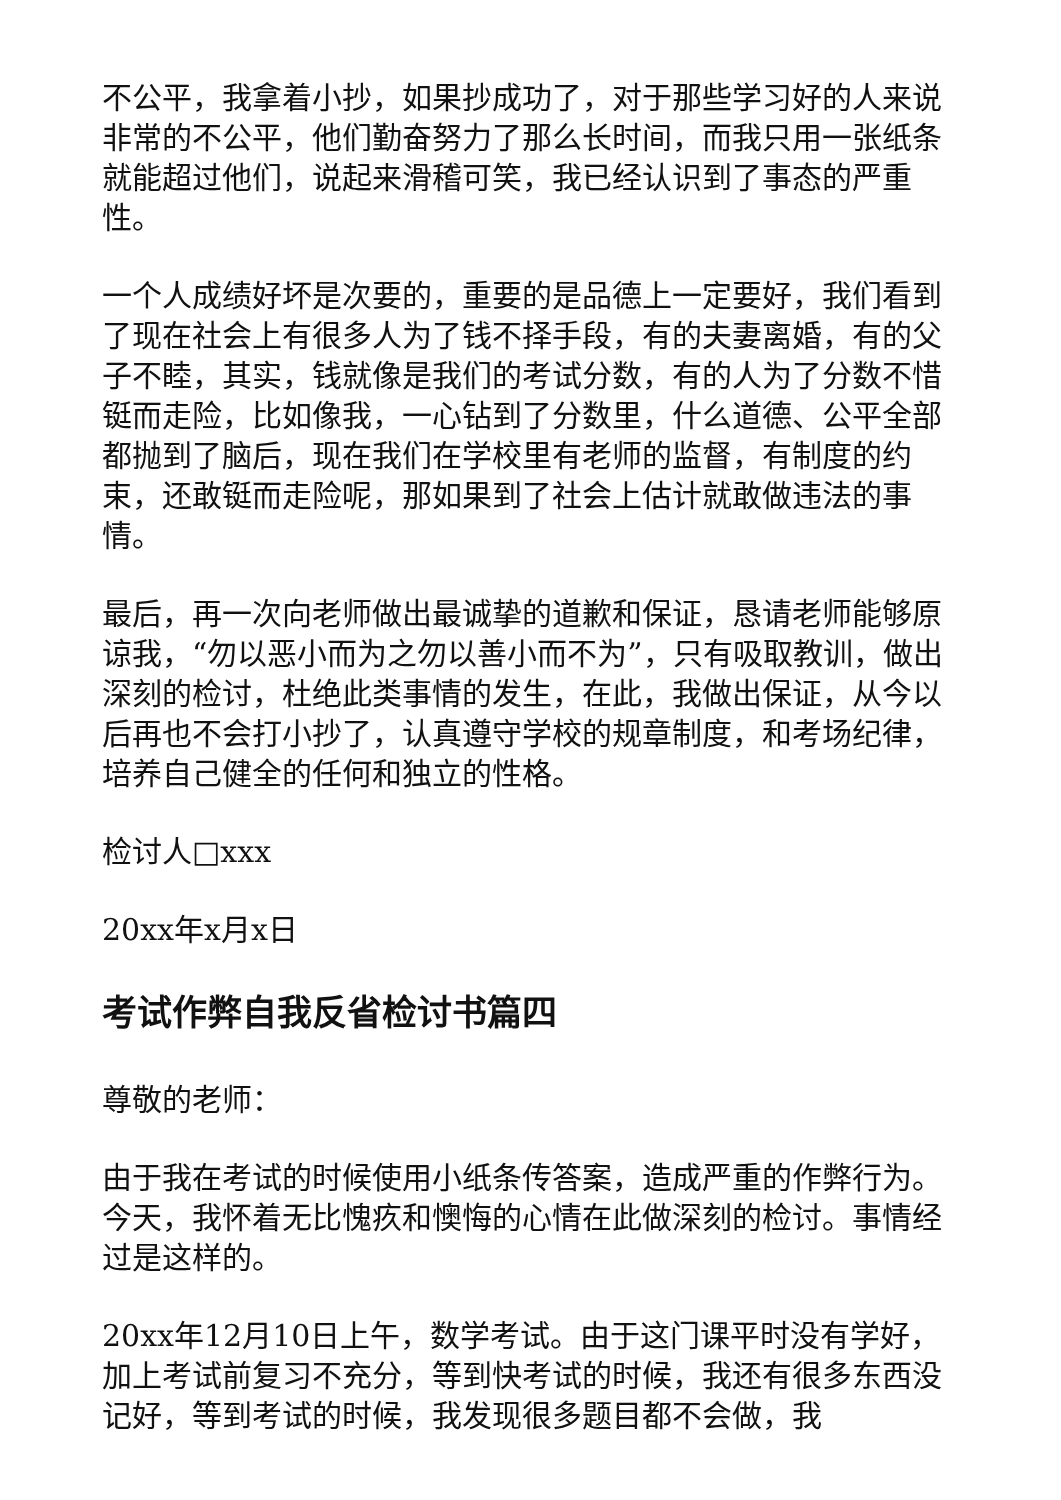不公平，我拿着小抄，如果抄成功了，对于那些学习好的人来说非常的不公平，他们勤奋努力了那么长时间，而我只用一张纸条就能超过他们，说起来滑稽可笑，我已经认识到了事态的严重性。
一个人成绩好坏是次要的，重要的是品德上一定要好，我们看到了现在社会上有很多人为了钱不择手段，有的夫妻离婚，有的父子不睦，其实，钱就像是我们的考试分数，有的人为了分数不惜铤而走险，比如像我，一心钻到了分数里，什么道德、公平全部都抛到了脑后，现在我们在学校里有老师的监督，有制度的约束，还敢铤而走险呢，那如果到了社会上估计就敢做违法的事情。
最后，再一次向老师做出最诚挚的道歉和保证，恳请老师能够原谅我，“勿以恶小而为之勿以善小而不为”，只有吸取教训，做出深刻的检讨，杜绝此类事情的发生，在此，我做出保证，从今以后再也不会打小抄了，认真遵守学校的规章制度，和考场纪律，培养自己健全的任何和独立的性格。
检讨人□xxx
20xx年x月x日
考试作弊自我反省检讨书篇四
尊敬的老师：
由于我在考试的时候使用小纸条传答案，造成严重的作弊行为。今天，我怀着无比愧疚和懊悔的心情在此做深刻的检讨。事情经过是这样的。
20xx年12月10日上午，数学考试。由于这门课平时没有学好，加上考试前复习不充分，等到快考试的时候，我还有很多东西没记好，等到考试的时候，我发现很多题目都不会做，我